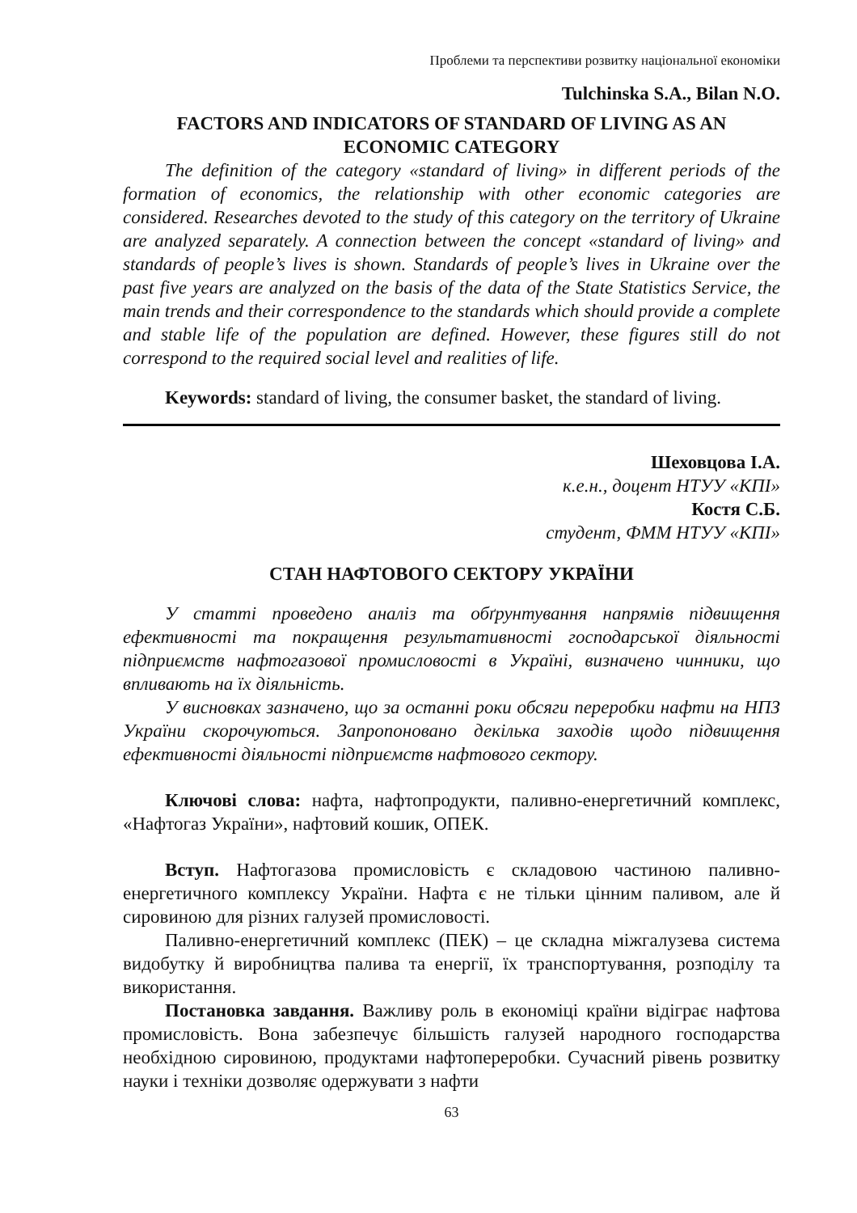Проблеми та перспективи розвитку національної економіки
Tulchinska S.A., Bilan N.O.
FACTORS AND INDICATORS OF STANDARD OF LIVING AS AN ECONOMIC CATEGORY
The definition of the category «standard of living» in different periods of the formation of economics, the relationship with other economic categories are considered. Researches devoted to the study of this category on the territory of Ukraine are analyzed separately. A connection between the concept «standard of living» and standards of people’s lives is shown. Standards of people’s lives in Ukraine over the past five years are analyzed on the basis of the data of the State Statistics Service, the main trends and their correspondence to the standards which should provide a complete and stable life of the population are defined. However, these figures still do not correspond to the required social level and realities of life.
Keywords: standard of living, the consumer basket, the standard of living.
Шеховцова І.А.
к.е.н., доцент НТУУ «КПІ»
Костя С.Б.
студент, ФММ НТУУ «КПІ»
СТАН НАФТОВОГО СЕКТОРУ УКРАЇНИ
У статті проведено аналіз та обґрунтування напрямів підвищення ефективності та покращення результативності господарської діяльності підприємств нафтогазової промисловості в Україні, визначено чинники, що впливають на їх діяльність.
У висновках зазначено, що за останні роки обсяги переробки нафти на НПЗ України скорочуються. Запропоновано декілька заходів щодо підвищення ефективності діяльності підприємств нафтового сектору.
Ключові слова: нафта, нафтопродукти, паливно-енергетичний комплекс, «Нафтогаз України», нафтовий кошик, ОПЕК.
Вступ. Нафтогазова промисловість є складовою частиною паливно-енергетичного комплексу України. Нафта є не тільки цінним паливом, але й сировиною для різних галузей промисловості.
Паливно-енергетичний комплекс (ПЕК) – це складна міжгалузева система видобутку й виробництва палива та енергії, їх транспортування, розподілу та використання.
Постановка завдання. Важливу роль в економіці країни відіграє нафтова промисловість. Вона забезпечує більшість галузей народного господарства необхідною сировиною, продуктами нафтопереробки. Сучасний рівень розвитку науки і техніки дозволяє одержувати з нафти
63